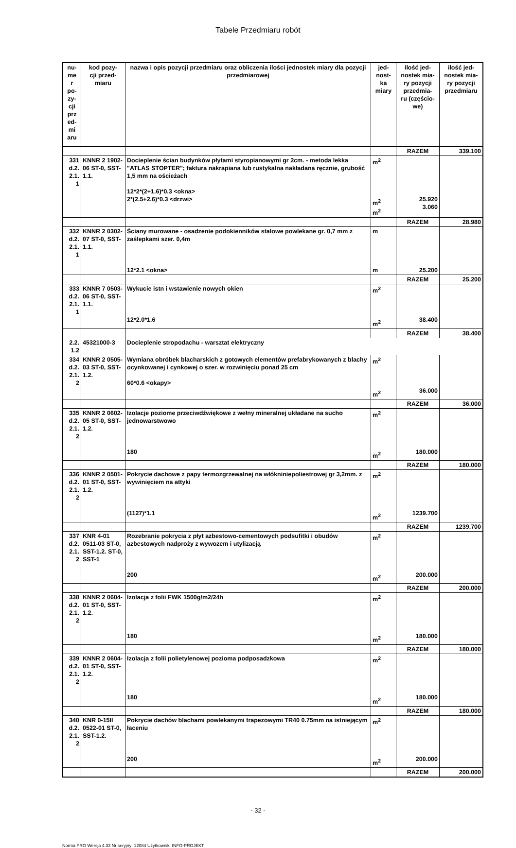Tabele Przedmiaru robót
| nu- me r po- zy- cji prz ed- mi aru | kod pozy- cji przed- miaru | nazwa i opis pozycji przedmiaru oraz obliczenia ilości jednostek miary dla pozycji przedmiarowej | jed- nost- ka miary | ilość jed- nostek mia- ry pozycji przedmia- ru (częścio- we) | ilość jed- nostek mia- ry pozycji przedmiaru |
| --- | --- | --- | --- | --- | --- |
| | | | | RAZEM | 339.100 |
| 331 d.2. 2.1. 1 | KNNR 2 1902-06 ST-0, SST-1.1. | Docieplenie ścian budynków płytami styropianowymi gr 2cm. - metoda lekka "ATLAS STOPTER"; faktura nakrapiana lub rustykalna nakładana ręcznie, grubość 1,5 mm na ościeżach 12*2*(2+1.6)*0.3 <okna> 2*(2.5+2.6)*0.3 <drzwi> | m<sup>2</sup> m<sup>2</sup> m<sup>2</sup> | 25.920 3.060 | |
| | | | | RAZEM | 28.980 |
| 332 d.2. 2.1. 1 | KNNR 2 0302-07 ST-0, SST-1.1. | Ściany murowane - osadzenie podokienników stalowe powlekane gr. 0,7 mm z zaślepkami szer. 0,4m 12*2.1 <okna> | m m | 25.200 | |
| | | | | RAZEM | 25.200 |
| 333 d.2. 2.1. 1 | KNNR 7 0503-06 ST-0, SST-1.1. | Wykucie istn i wstawienie nowych okien 12*2.0*1.6 | m<sup>2</sup> m<sup>2</sup> | 38.400 | |
| | | | | RAZEM | 38.400 |
| 2.2. 1.2 | 45321000-3 | Docieplenie stropodachu - warsztat elektryczny | | | |
| 334 d.2. 2.1. 2 | KNNR 2 0505-03 ST-0, SST-1.2. | Wymiana obróbek blacharskich z gotowych elementów prefabrykowanych z blachy ocynkowanej i cynkowej o szer. w rozwinięciu ponad 25 cm 60*0.6 <okapy> | m<sup>2</sup> m<sup>2</sup> | 36.000 | |
| | | | | RAZEM | 36.000 |
| 335 d.2. 2.1. 2 | KNNR 2 0602-05 ST-0, SST-1.2. | Izolacje poziome przeciwdźwiękowe z wełny mineralnej układane na sucho jednowarstwowo 180 | m<sup>2</sup> m<sup>2</sup> | 180.000 | |
| | | | | RAZEM | 180.000 |
| 336 d.2. 2.1. 2 | KNNR 2 0501-01 ST-0, SST-1.2. | Pokrycie dachowe z papy termozgrzewalnej na włókniniepoliestrowej gr 3,2mm. z wywinięciem na attyki (1127)*1.1 | m<sup>2</sup> m<sup>2</sup> | 1239.700 | |
| | | | | RAZEM | 1239.700 |
| 337 d.2. 2.1. 2 | KNR 4-01 0511-03 ST-0, SST-1.2. ST-0, SST-1 | Rozebranie pokrycia z płyt azbestowo-cementowych podsufitki i obudów azbestowych nadproży z wywozem i utylizacją 200 | m<sup>2</sup> m<sup>2</sup> | 200.000 | |
| | | | | RAZEM | 200.000 |
| 338 d.2. 2.1. 2 | KNNR 2 0604-01 ST-0, SST-1.2. | Izolacja z folii FWK 1500g/m2/24h 180 | m<sup>2</sup> m<sup>2</sup> | 180.000 | |
| | | | | RAZEM | 180.000 |
| 339 d.2. 2.1. 2 | KNNR 2 0604-01 ST-0, SST-1.2. | Izolacja z folii polietylenowej pozioma podposadzkowa 180 | m<sup>2</sup> m<sup>2</sup> | 180.000 | |
| | | | | RAZEM | 180.000 |
| 340 d.2. 2.1. 2 | KNR 0-15II 0522-01 ST-0, SST-1.2. | Pokrycie dachów blachami powlekanymi trapezowymi TR40 0.75mm na istniejącym łaceniu 200 | m<sup>2</sup> m<sup>2</sup> | 200.000 | |
| | | | | RAZEM | 200.000 |
- 32 -
Norma PRO Wersja 4.33 Nr seryjny: 12084 Użytkownik: INFO-PROJEKT